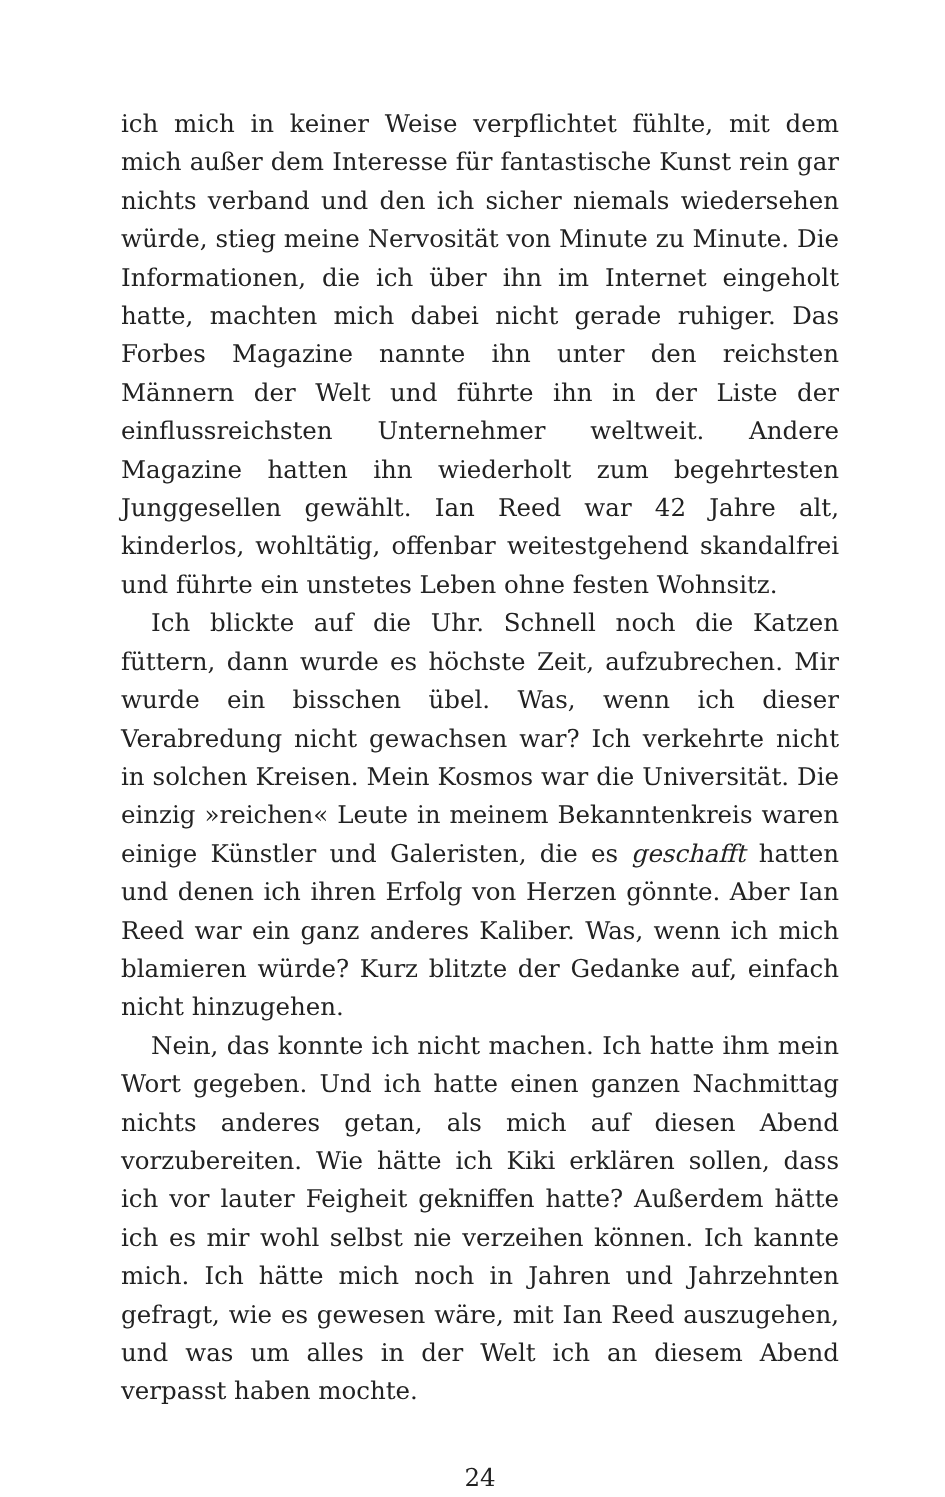ich mich in keiner Weise verpflichtet fühlte, mit dem mich außer dem Interesse für fantastische Kunst rein gar nichts verband und den ich sicher niemals wiedersehen würde, stieg meine Nervosität von Minute zu Minute. Die Informationen, die ich über ihn im Internet eingeholt hatte, machten mich dabei nicht gerade ruhiger. Das Forbes Magazine nannte ihn unter den reichsten Männern der Welt und führte ihn in der Liste der einflussreichsten Unternehmer weltweit. Andere Magazine hatten ihn wiederholt zum begehrtesten Junggesellen gewählt. Ian Reed war 42 Jahre alt, kinderlos, wohltätig, offenbar weitestgehend skandalfrei und führte ein unstetes Leben ohne festen Wohnsitz.
Ich blickte auf die Uhr. Schnell noch die Katzen füttern, dann wurde es höchste Zeit, aufzubrechen. Mir wurde ein bisschen übel. Was, wenn ich dieser Verabredung nicht gewachsen war? Ich verkehrte nicht in solchen Kreisen. Mein Kosmos war die Universität. Die einzig »reichen« Leute in meinem Bekanntenkreis waren einige Künstler und Galeristen, die es geschafft hatten und denen ich ihren Erfolg von Herzen gönnte. Aber Ian Reed war ein ganz anderes Kaliber. Was, wenn ich mich blamieren würde? Kurz blitzte der Gedanke auf, einfach nicht hinzugehen.
Nein, das konnte ich nicht machen. Ich hatte ihm mein Wort gegeben. Und ich hatte einen ganzen Nachmittag nichts anderes getan, als mich auf diesen Abend vorzubereiten. Wie hätte ich Kiki erklären sollen, dass ich vor lauter Feigheit gekniffen hatte? Außerdem hätte ich es mir wohl selbst nie verzeihen können. Ich kannte mich. Ich hätte mich noch in Jahren und Jahrzehnten gefragt, wie es gewesen wäre, mit Ian Reed auszugehen, und was um alles in der Welt ich an diesem Abend verpasst haben mochte.
24